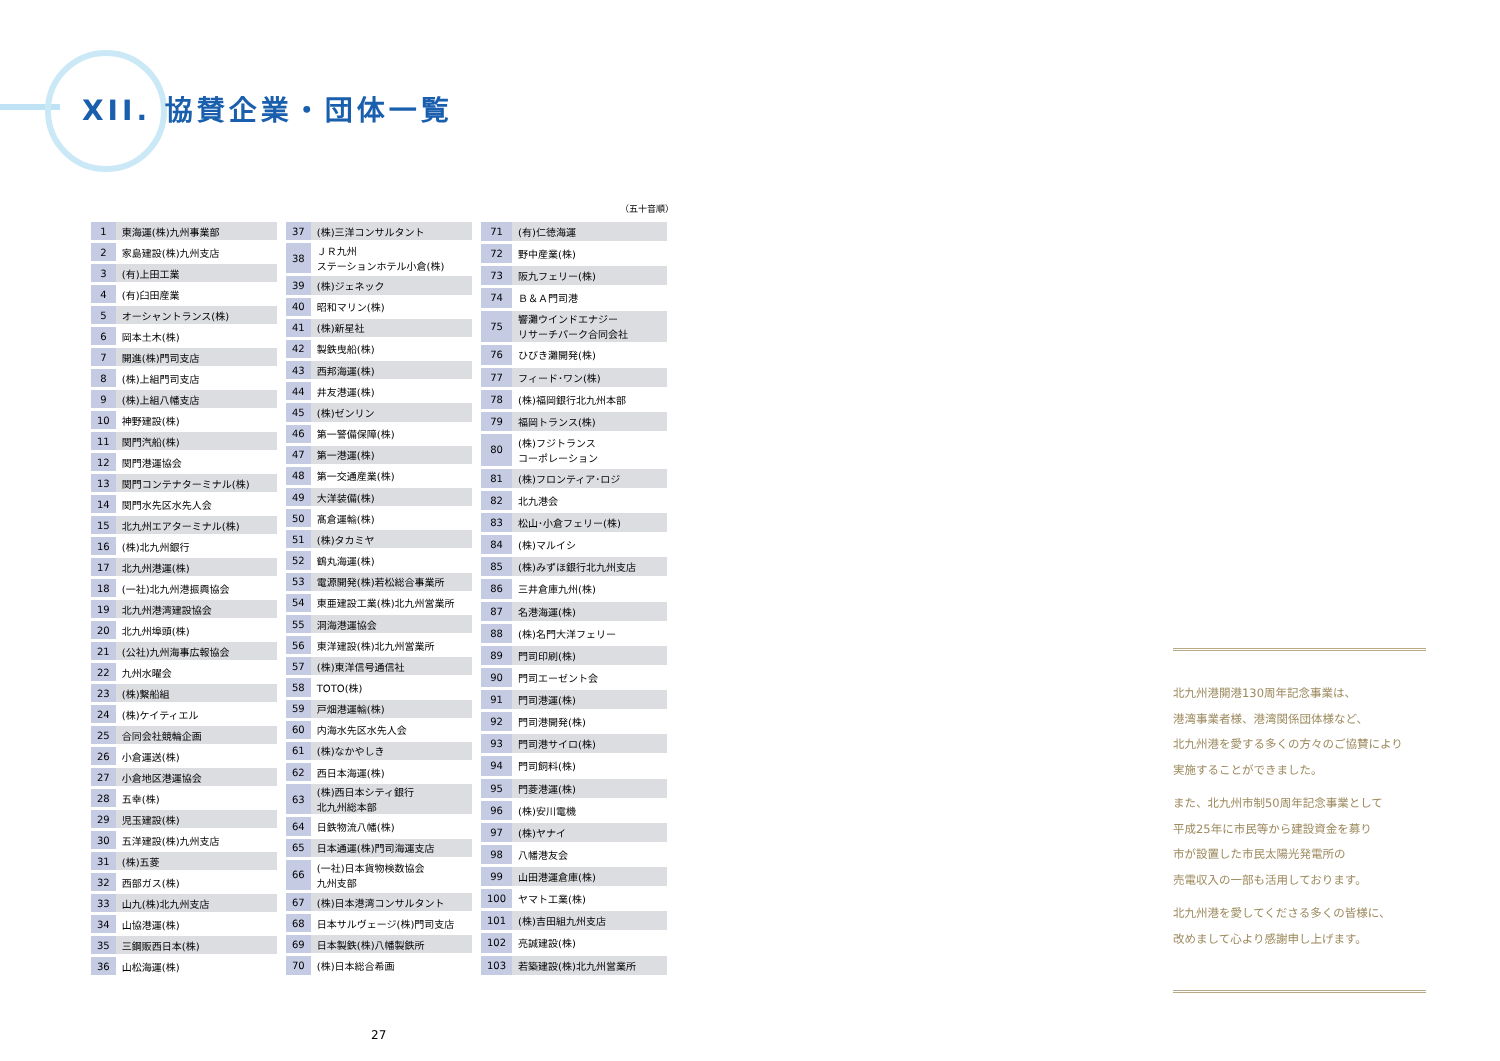XII. 協賛企業・団体一覧
（五十音順）
| 1 | 東海運(株)九州事業部 |
| 2 | 家島建設(株)九州支店 |
| 3 | (有)上田工業 |
| 4 | (有)臼田産業 |
| 5 | オーシャントランス(株) |
| 6 | 岡本土木(株) |
| 7 | 開進(株)門司支店 |
| 8 | (株)上組門司支店 |
| 9 | (株)上組八幡支店 |
| 10 | 神野建設(株) |
| 11 | 関門汽船(株) |
| 12 | 関門港運協会 |
| 13 | 関門コンテナターミナル(株) |
| 14 | 関門水先区水先人会 |
| 15 | 北九州エアターミナル(株) |
| 16 | (株)北九州銀行 |
| 17 | 北九州港運(株) |
| 18 | (一社)北九州港振興協会 |
| 19 | 北九州港湾建設協会 |
| 20 | 北九州埠頭(株) |
| 21 | (公社)九州海事広報協会 |
| 22 | 九州水曜会 |
| 23 | (株)繋船組 |
| 24 | (株)ケイティエル |
| 25 | 合同会社競輪企画 |
| 26 | 小倉運送(株) |
| 27 | 小倉地区港運協会 |
| 28 | 五幸(株) |
| 29 | 児玉建設(株) |
| 30 | 五洋建設(株)九州支店 |
| 31 | (株)五菱 |
| 32 | 西部ガス(株) |
| 33 | 山九(株)北九州支店 |
| 34 | 山協港運(株) |
| 35 | 三鋼販西日本(株) |
| 36 | 山松海運(株) |
| 37 | (株)三洋コンサルタント |
| 38 | ＪＲ九州 ステーションホテル小倉(株) |
| 39 | (株)ジェネック |
| 40 | 昭和マリン(株) |
| 41 | (株)新星社 |
| 42 | 製鉄曳船(株) |
| 43 | 西邦海運(株) |
| 44 | 井友港運(株) |
| 45 | (株)ゼンリン |
| 46 | 第一警備保障(株) |
| 47 | 第一港運(株) |
| 48 | 第一交通産業(株) |
| 49 | 大洋装備(株) |
| 50 | 髙倉運輸(株) |
| 51 | (株)タカミヤ |
| 52 | 鶴丸海運(株) |
| 53 | 電源開発(株)若松総合事業所 |
| 54 | 東亜建設工業(株)北九州営業所 |
| 55 | 洞海港運協会 |
| 56 | 東洋建設(株)北九州営業所 |
| 57 | (株)東洋信号通信社 |
| 58 | TOTO(株) |
| 59 | 戸畑港運輸(株) |
| 60 | 内海水先区水先人会 |
| 61 | (株)なかやしき |
| 62 | 西日本海運(株) |
| 63 | (株)西日本シティ銀行 北九州総本部 |
| 64 | 日鉄物流八幡(株) |
| 65 | 日本通運(株)門司海運支店 |
| 66 | (一社)日本貨物検数協会 九州支部 |
| 67 | (株)日本港湾コンサルタント |
| 68 | 日本サルヴェージ(株)門司支店 |
| 69 | 日本製鉄(株)八幡製鉄所 |
| 70 | (株)日本総合希画 |
| 71 | (有)仁徳海運 |
| 72 | 野中産業(株) |
| 73 | 阪九フェリー(株) |
| 74 | Ｂ＆Ａ門司港 |
| 75 | 響灘ウインドエナジー リサーチパーク合同会社 |
| 76 | ひびき灘開発(株) |
| 77 | フィード･ワン(株) |
| 78 | (株)福岡銀行北九州本部 |
| 79 | 福岡トランス(株) |
| 80 | (株)フジトランス コーポレーション |
| 81 | (株)フロンティア･ロジ |
| 82 | 北九港会 |
| 83 | 松山･小倉フェリー(株) |
| 84 | (株)マルイシ |
| 85 | (株)みずほ銀行北九州支店 |
| 86 | 三井倉庫九州(株) |
| 87 | 名港海運(株) |
| 88 | (株)名門大洋フェリー |
| 89 | 門司印刷(株) |
| 90 | 門司エーゼント会 |
| 91 | 門司港運(株) |
| 92 | 門司港開発(株) |
| 93 | 門司港サイロ(株) |
| 94 | 門司飼料(株) |
| 95 | 門菱港運(株) |
| 96 | (株)安川電機 |
| 97 | (株)ヤナイ |
| 98 | 八幡港友会 |
| 99 | 山田港運倉庫(株) |
| 100 | ヤマト工業(株) |
| 101 | (株)吉田組九州支店 |
| 102 | 亮誠建設(株) |
| 103 | 若築建設(株)北九州営業所 |
27
北九州港開港130周年記念事業は、
港湾事業者様、港湾関係団体様など、
北九州港を愛する多くの方々のご協賛により
実施することができました。
また、北九州市制50周年記念事業として
平成25年に市民等から建設資金を募り
市が設置した市民太陽光発電所の
売電収入の一部も活用しております。
北九州港を愛してくださる多くの皆様に、
改めまして心より感謝申し上げます。